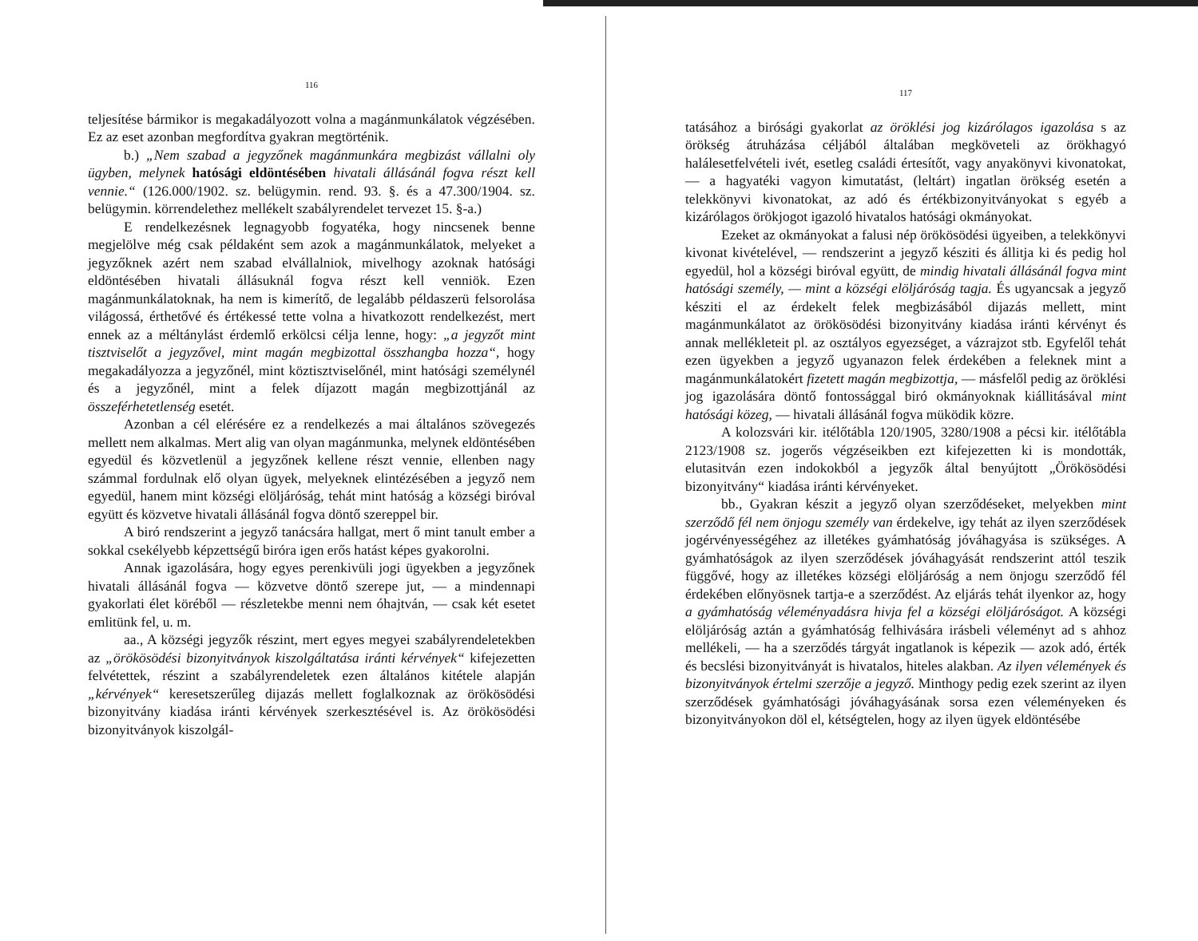116
teljesítése bármikor is megakadályozott volna a magánmunkálatok végzésében. Ez az eset azonban megfordítva gyakran megtörténik.
b.) „Nem szabad a jegyzőnek magánmunkára megbizást vállalni oly ügyben, melynek hatósági eldöntésében hivatali állásánál fogva részt kell vennie.“ (126.000/1902. sz. belügymin. rend. 93. §. és a 47.300/1904. sz. belügymin. körrendelethez mellékelt szabályrendelet tervezet 15. §-a.)
E rendelkezésnek legnagyobb fogyatéka, hogy nincsenek benne megjelölve még csak példaként sem azok a magánmunkálatok, melyeket a jegyzőknek azért nem szabad elvállalniok, mivelhogy azoknak hatósági eldöntésében hivatali állásuknál fogva részt kell venniök. Ezen magánmunkálatoknak, ha nem is kimerítő, de legalább példaszerü felsorolása világossá, érthetővé és értékessé tette volna a hivatkozott rendelkezést, mert ennek az a méltánylást érdemlő erkölcsi célja lenne, hogy: „a jegyzőt mint tisztviselőt a jegyzővel, mint magán megbizottal összhangba hozza“, hogy megakadályozza a jegyzőnél, mint köztisztviselőnél, mint hatósági személynél és a jegyzőnél, mint a felek díjazott magán megbizottjánál az összeférhetetlenség esetét.
Azonban a cél elérésére ez a rendelkezés a mai általános szövegezés mellett nem alkalmas. Mert alig van olyan magánmunka, melynek eldöntésében egyedül és közvetlenül a jegyzőnek kellene részt vennie, ellenben nagy számmal fordulnak elő olyan ügyek, melyeknek elintézésében a jegyző nem egyedül, hanem mint községi elöljáróság, tehát mint hatóság a községi biróval együtt és közvetve hivatali állásánál fogva döntő szereppel bir.
A biró rendszerint a jegyző tanácsára hallgat, mert ő mint tanult ember a sokkal csekélyebb képzettségű biróra igen erős hatást képes gyakorolni.
Annak igazolására, hogy egyes perenkivüli jogi ügyekben a jegyzőnek hivatali állásánál fogva — közvetve döntő szerepe jut, — a mindennapi gyakorlati élet köréből — részletekbe menni nem óhajtván, — csak két esetet emlitünk fel, u. m.
aa., A községi jegyzők részint, mert egyes megyei szabályrendeletekben az „örökösödési bizonyitványok kiszolgáltatása iránti kérvények“ kifejezetten felvétettek, részint a szabályrendeletek ezen általános kitétele alapján „kérvények“ keresetszerűleg dijazás mellett foglalkoznak az örökösödési bizonyitvány kiadása iránti kérvények szerkesztésével is. Az örökösödési bizonyitványok kiszolgál-
117
tatásához a birósági gyakorlat az öröklési jog kizárólagos igazolása s az örökség átruházása céljából általában megköveteli az örökhagyó halálesetfelvételi ivét, esetleg családi értesítőt, vagy anyakönyvi kivonatokat, — a hagyatéki vagyon kimutatást, (leltárt) ingatlan örökség esetén a telekkönyvi kivonatokat, az adó és értékbizonyitványokat s egyéb a kizárólagos örökjogot igazoló hivatalos hatósági okmányokat.
Ezeket az okmányokat a falusi nép örökösödési ügyeiben, a telekkönyvi kivonat kivételével, — rendszerint a jegyző késziti és állitja ki és pedig hol egyedül, hol a községi biróval együtt, de mindig hivatali állásánál fogva mint hatósági személy, — mint a községi elöljáróság tagja. És ugyancsak a jegyző késziti el az érdekelt felek megbizásából dijazás mellett, mint magánmunkálatot az örökösödési bizonyitvány kiadása iránti kérvényt és annak mellékleteit pl. az osztályos egyezséget, a vázrajzot stb. Egyfelől tehát ezen ügyekben a jegyző ugyanazon felek érdekében a feleknek mint a magánmunkálatokért fizetett magán megbizottja, — másfelől pedig az öröklési jog igazolására döntő fontossággal biró okmányoknak kiállitásával mint hatósági közeg, — hivatali állásánál fogva müködik közre.
A kolozsvári kir. itélőtábla 120/1905, 3280/1908 a pécsi kir. itélőtábla 2123/1908 sz. jogerős végzéseikben ezt kifejezetten ki is mondották, elutasitván ezen indokokból a jegyzők által benyújtott „Örökösödési bizonyitvány“ kiadása iránti kérvényeket.
bb., Gyakran készit a jegyző olyan szerződéseket, melyekben mint szerződő fél nem önjogu személy van érdekelve, igy tehát az ilyen szerződések jogérvényességéhez az illetékes gyámhatóság jóváhagyása is szükséges. A gyámhatóságok az ilyen szerződések jóváhagyását rendszerint attól teszik függővé, hogy az illetékes községi elöljáróság a nem önjogu szerződő fél érdekében előnyösnek tartja-e a szerződést. Az eljárás tehát ilyenkor az, hogy a gyámhatóság véleményadásra hivja fel a községi elöljáróságot. A községi elöljáróság aztán a gyámhatóság felhivására irásbeli véleményt ad s ahhoz mellékeli, — ha a szerződés tárgyát ingatlanok is képezik — azok adó, érték és becslési bizonyitványát is hivatalos, hiteles alakban. Az ilyen vélemények és bizonyitványok értelmi szerzője a jegyző. Minthogy pedig ezek szerint az ilyen szerződések gyámhatósági jóváhagyásának sorsa ezen véleményeken és bizonyitványokon döl el, kétségtelen, hogy az ilyen ügyek eldöntésébe